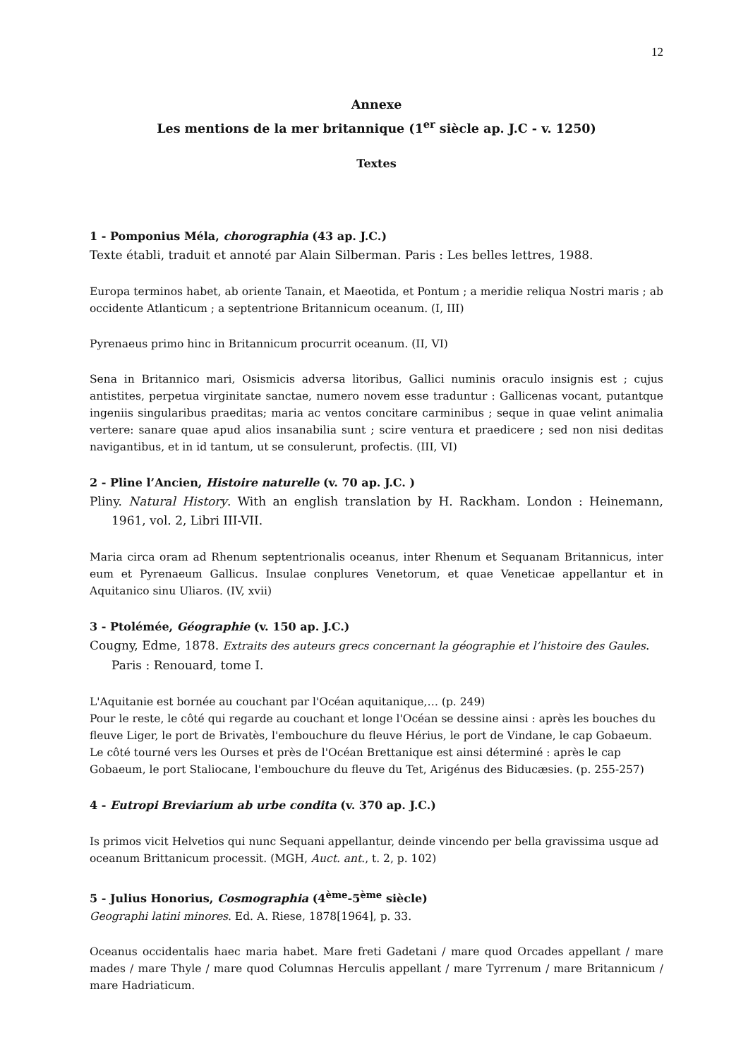12
Annexe
Les mentions de la mer britannique (1<sup>er</sup> siècle ap. J.C - v. 1250)
Textes
1 - Pomponius Méla, chorographia (43 ap. J.C.)
Texte établi, traduit et annoté par Alain Silberman. Paris : Les belles lettres, 1988.
Europa terminos habet, ab oriente Tanain, et Maeotida, et Pontum ; a meridie reliqua Nostri maris ; ab occidente Atlanticum ; a septentrione Britannicum oceanum. (I, III)
Pyrenaeus primo hinc in Britannicum procurrit oceanum. (II, VI)
Sena in Britannico mari, Osismicis adversa litoribus, Gallici numinis oraculo insignis est ; cujus antistites, perpetua virginitate sanctae, numero novem esse traduntur : Gallicenas vocant, putantque ingeniis singularibus praeditas; maria ac ventos concitare carminibus ; seque in quae velint animalia vertere: sanare quae apud alios insanabilia sunt ; scire ventura et praedicere ; sed non nisi deditas navigantibus, et in id tantum, ut se consulerunt, profectis. (III, VI)
2 - Pline l’Ancien, Histoire naturelle (v. 70 ap. J.C. )
Pliny. Natural History. With an english translation by H. Rackham. London : Heinemann, 1961, vol. 2, Libri III-VII.
Maria circa oram ad Rhenum septentrionalis oceanus, inter Rhenum et Sequanam Britannicus, inter eum et Pyrenaeum Gallicus. Insulae conplures Venetorum, et quae Veneticae appellantur et in Aquitanico sinu Uliaros. (IV, xvii)
3 - Ptolémée, Géographie (v. 150 ap. J.C.)
Cougny, Edme, 1878. Extraits des auteurs grecs concernant la géographie et l’histoire des Gaules. Paris : Renouard, tome I.
L'Aquitanie est bornée au couchant par l'Océan aquitanique,… (p. 249)
Pour le reste, le côté qui regarde au couchant et longe l'Océan se dessine ainsi : après les bouches du fleuve Liger, le port de Brivatès, l'embouchure du fleuve Hérius, le port de Vindane, le cap Gobaeum. Le côté tourné vers les Ourses et près de l'Océan Brettanique est ainsi déterminé : après le cap Gobaeum, le port Staliocane, l'embouchure du fleuve du Tet, Arigénus des Biducæsies. (p. 255-257)
4 - Eutropi Breviarium ab urbe condita (v. 370 ap. J.C.)
Is primos vicit Helvetios qui nunc Sequani appellantur, deinde vincendo per bella gravissima usque ad oceanum Brittanicum processit. (MGH, Auct. ant., t. 2, p. 102)
5 - Julius Honorius, Cosmographia (4<sup>ème</sup>-5<sup>ème</sup> siècle)
Geographi latini minores. Ed. A. Riese, 1878[1964], p. 33.
Oceanus occidentalis haec maria habet. Mare freti Gadetani / mare quod Orcades appellant / mare mades / mare Thyle / mare quod Columnas Herculis appellant / mare Tyrrenum / mare Britannicum / mare Hadriaticum.